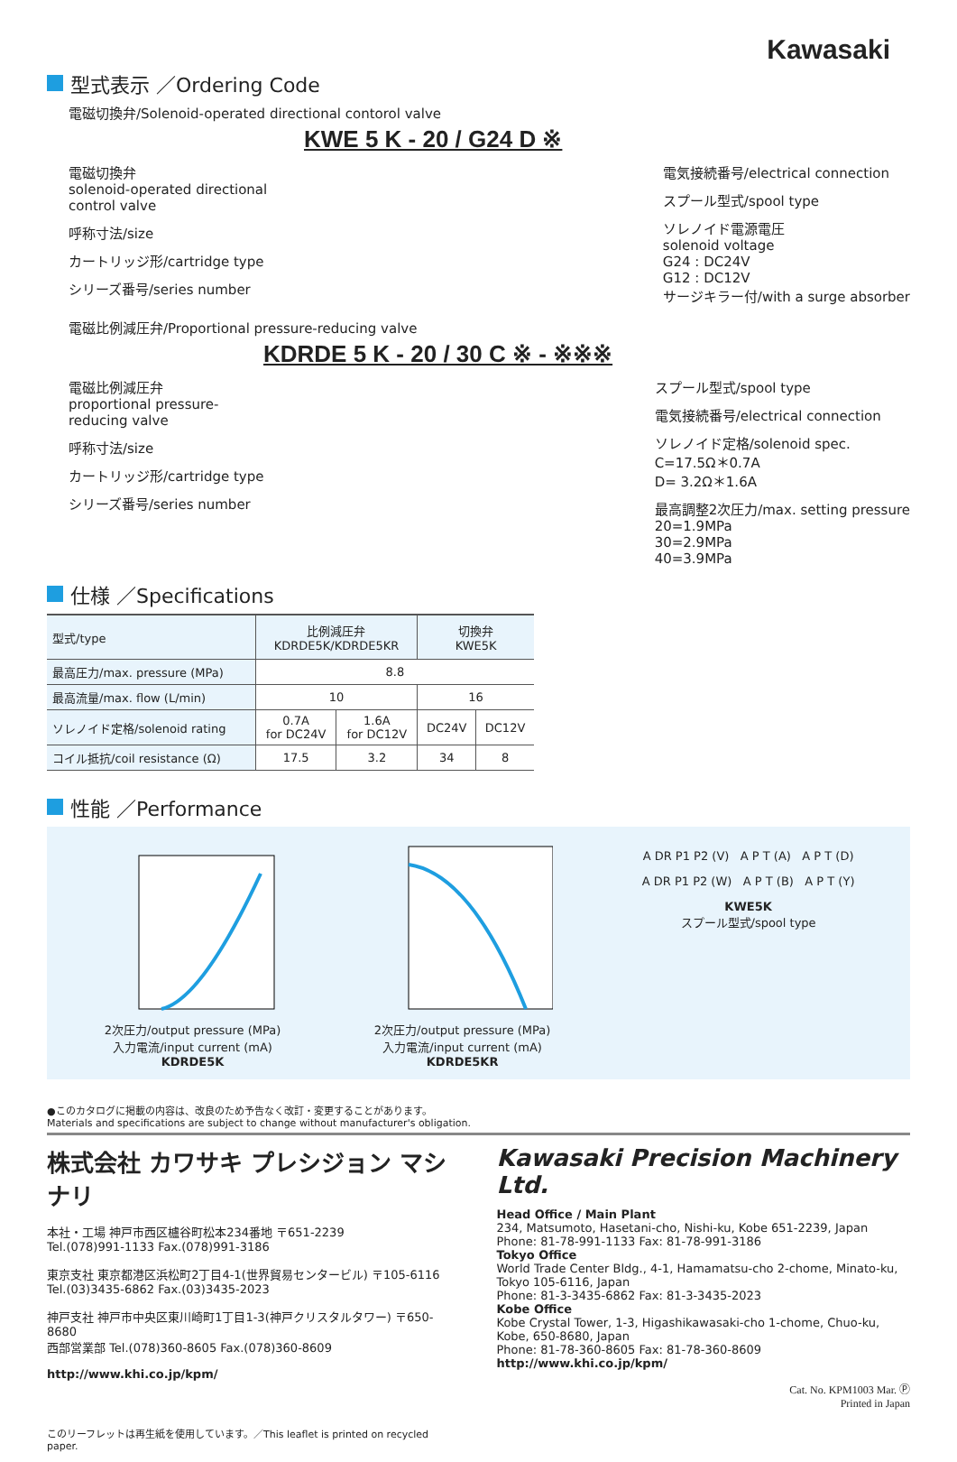Kawasaki
型式表示 ／Ordering Code
電磁切換弁/Solenoid-operated directional contorol valve
KWE 5 K - 20 / G24 D ※
電磁切換弁
solenoid-operated directional
control valve
呼称寸法/size
カートリッジ形/cartridge type
シリーズ番号/series number
電気接続番号/electrical connection
スプール型式/spool type
ソレノイド電源電圧
solenoid voltage
G24 : DC24V
G12 : DC12V
サージキラー付/with a surge absorber
電磁比例減圧弁/Proportional pressure-reducing valve
KDRDE 5 K - 20 / 30 C ※ - ※※※
電磁比例減圧弁
proportional pressure-
reducing valve
呼称寸法/size
カートリッジ形/cartridge type
シリーズ番号/series number
スプール型式/spool type
電気接続番号/electrical connection
ソレノイド定格/solenoid spec.
C=17.5Ω＊0.7A
D= 3.2Ω＊1.6A
最高調整2次圧力/max. setting pressure
20=1.9MPa
30=2.9MPa
40=3.9MPa
仕様 ／Specifications
| 型式/type | 比例減圧弁 KDRDE5K/KDRDE5KR | | 切換弁 KWE5K | |
| --- | --- | --- | --- | --- |
| 最高圧力/max. pressure (MPa) | 8.8 | | | |
| 最高流量/max. flow (L/min) | 10 | | 16 | |
| ソレノイド定格/solenoid rating | 0.7A for DC24V | 1.6A for DC12V | DC24V | DC12V |
| コイル抵抗/coil resistance (Ω) | 17.5 | 3.2 | 34 | 8 |
性能 ／Performance
2次圧力/output pressure (MPa)
入力電流/input current (mA)
KDRDE5K
2次圧力/output pressure (MPa)
入力電流/input current (mA)
KDRDE5KR
A DR P1 P2 (V) A P T (A) A P T (D)
A DR P1 P2 (W) A P T (B) A P T (Y)
KWE5K
スプール型式/spool type
●このカタログに掲載の内容は、改良のため予告なく改訂・変更することがあります。
Materials and specifications are subject to change without manufacturer's obligation.
株式会社 カワサキ プレシジョン マシナリ
本社・工場 神戸市西区櫨谷町松本234番地 〒651-2239
Tel.(078)991-1133 Fax.(078)991-3186
東京支社 東京都港区浜松町2丁目4-1(世界貿易センタービル) 〒105-6116
Tel.(03)3435-6862 Fax.(03)3435-2023
神戸支社 神戸市中央区東川崎町1丁目1-3(神戸クリスタルタワー) 〒650-8680
西部営業部 Tel.(078)360-8605 Fax.(078)360-8609
http://www.khi.co.jp/kpm/
このリーフレットは再生紙を使用しています。／This leaflet is printed on recycled paper.
Kawasaki Precision Machinery Ltd.
Head Office / Main Plant
234, Matsumoto, Hasetani-cho, Nishi-ku, Kobe 651-2239, Japan
Phone: 81-78-991-1133 Fax: 81-78-991-3186
Tokyo Office
World Trade Center Bldg., 4-1, Hamamatsu-cho 2-chome, Minato-ku, Tokyo 105-6116, Japan
Phone: 81-3-3435-6862 Fax: 81-3-3435-2023
Kobe Office
Kobe Crystal Tower, 1-3, Higashikawasaki-cho 1-chome, Chuo-ku, Kobe, 650-8680, Japan
Phone: 81-78-360-8605 Fax: 81-78-360-8609
http://www.khi.co.jp/kpm/
Cat. No. KPM1003 Mar. Ⓟ
Printed in Japan